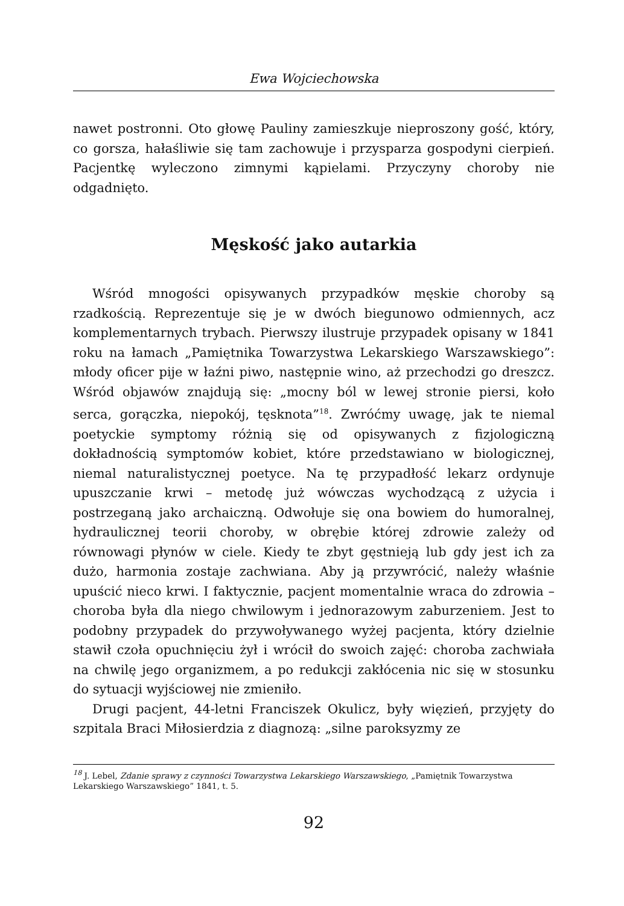Ewa Wojciechowska
nawet postronni. Oto głowę Pauliny zamieszkuje nieproszony gość, który, co gorsza, hałaśliwie się tam zachowuje i przysparza gospodyni cierpień. Pacjentkę wyleczono zimnymi kąpielami. Przyczyny choroby nie odgadnięto.
Męskość jako autarkia
Wśród mnogości opisywanych przypadków męskie choroby są rzadkością. Reprezentuje się je w dwóch biegunowo odmiennych, acz komplementarnych trybach. Pierwszy ilustruje przypadek opisany w 1841 roku na łamach „Pamiętnika Towarzystwa Lekarskiego Warszawskiego”: młody oficer pije w łaźni piwo, następnie wino, aż przechodzi go dreszcz. Wśród objawów znajdują się: „mocny ból w lewej stronie piersi, koło serca, gorączka, niepokój, tęsknota”<sup>18</sup>. Zwróćmy uwagę, jak te niemal poetyckie symptomy różnią się od opisywanych z fizjologiczną dokładnością symptomów kobiet, które przedstawiano w biologicznej, niemal naturalistycznej poetyce. Na tę przypadłość lekarz ordynuje upuszczanie krwi – metodę już wówczas wychodzącą z użycia i postrzeganą jako archaiczną. Odwołuje się ona bowiem do humoralnej, hydraulicznej teorii choroby, w obrębie której zdrowie zależy od równowagi płynów w ciele. Kiedy te zbyt gęstnieją lub gdy jest ich za dużo, harmonia zostaje zachwiana. Aby ją przywrócić, należy właśnie upuścić nieco krwi. I faktycznie, pacjent momentalnie wraca do zdrowia – choroba była dla niego chwilowym i jednorazowym zaburzeniem. Jest to podobny przypadek do przywoływanego wyżej pacjenta, który dzielnie stawił czoła opuchnięciu żył i wrócił do swoich zajęć: choroba zachwiała na chwilę jego organizmem, a po redukcji zakłócenia nic się w stosunku do sytuacji wyjściowej nie zmieniło.
Drugi pacjent, 44-letni Franciszek Okulicz, były więzień, przyjęty do szpitala Braci Miłosierdzia z diagnozą: „silne paroksyzmy ze
<sup>18</sup> J. Lebel, Zdanie sprawy z czynności Towarzystwa Lekarskiego Warszawskiego, „Pamiętnik Towarzystwa Lekarskiego Warszawskiego” 1841, t. 5.
92